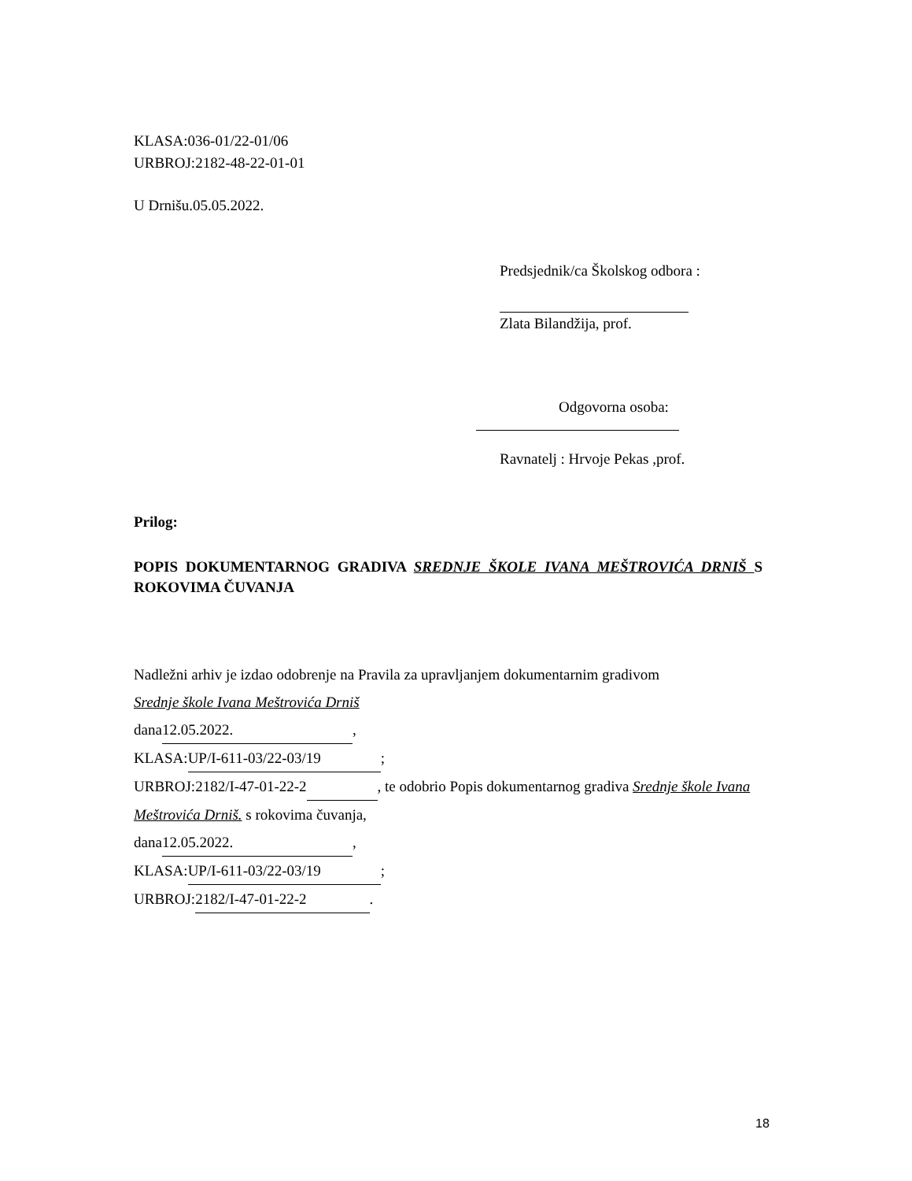KLASA:036-01/22-01/06
URBROJ:2182-48-22-01-01
U Drnišu.05.05.2022.
Predsjednik/ca Školskog odbora :
Zlata Bilandžija, prof.
Odgovorna osoba:
Ravnatelj : Hrvoje Pekas ,prof.
Prilog:
POPIS DOKUMENTARNOG GRADIVA SREDNJE ŠKOLE IVANA MEŠTROVIĆA DRNIŠ S ROKOVIMA ČUVANJA
Nadležni arhiv je izdao odobrenje na Pravila za upravljanjem dokumentarnim gradivom
Srednje škole Ivana Meštrovića Drniš
dana 12.05.2022.,
KLASA: UP/I-611-03/22-03/19;
URBROJ:2182/I-47-01-22-2 , te odobrio Popis dokumentarnog gradiva Srednje škole Ivana Meštrovića Drniš. s rokovima čuvanja,
dana 12.05.2022.,
KLASA: UP/I-611-03/22-03/19;
URBROJ: 2182/I-47-01-22-2 .
18